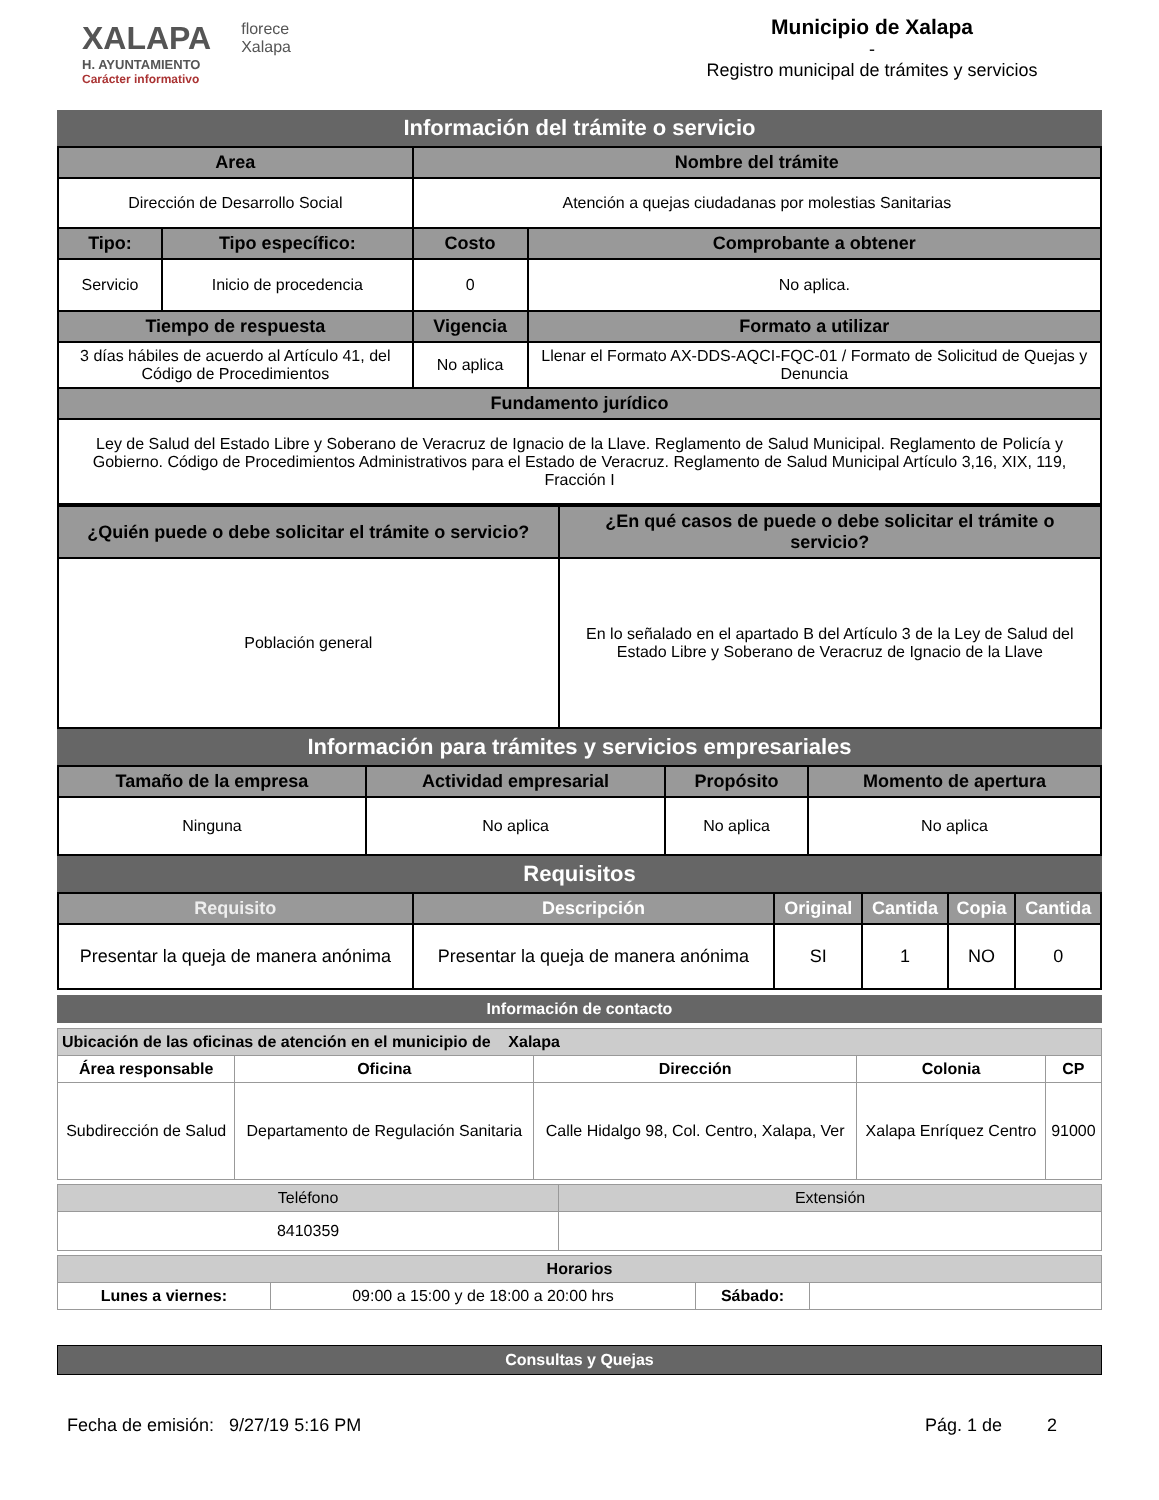XALAPA
H. AYUNTAMIENTO
Carácter informativo
florece
Xalapa
Municipio de Xalapa
-
Registro municipal de trámites y servicios
Información del trámite o servicio
| Area | | Nombre del trámite | |
| --- | --- | --- | --- |
| Dirección de Desarrollo Social | | Atención a quejas ciudadanas por molestias Sanitarias | |
| Tipo: | Tipo específico: | Costo | Comprobante a obtener |
| Servicio | Inicio de procedencia | 0 | No aplica. |
| Tiempo de respuesta | | Vigencia | Formato a utilizar |
| 3 días hábiles de acuerdo al Artículo 41, del Código de Procedimientos | | No aplica | Llenar el Formato AX-DDS-AQCI-FQC-01 / Formato de Solicitud de Quejas y Denuncia |
| Fundamento jurídico | | | |
| Ley de Salud del Estado Libre y Soberano de Veracruz de Ignacio de la Llave. Reglamento de Salud Municipal. Reglamento de Policía y Gobierno. Código de Procedimientos Administrativos para el Estado de Veracruz. Reglamento de Salud Municipal Artículo 3,16, XIX, 119, Fracción I | | | |
| ¿Quién puede o debe solicitar el trámite o servicio? | ¿En qué casos de puede o debe solicitar el trámite o servicio? |
| --- | --- |
| Población general | En lo señalado en el apartado B del Artículo 3 de la Ley de Salud del Estado Libre y Soberano de Veracruz de Ignacio de la Llave |
Información para trámites y servicios empresariales
| Tamaño de la empresa | Actividad empresarial | Propósito | Momento de apertura |
| --- | --- | --- | --- |
| Ninguna | No aplica | No aplica | No aplica |
Requisitos
| Requisito | Descripción | Original | Cantida | Copia | Cantida |
| --- | --- | --- | --- | --- | --- |
| Presentar la queja de manera anónima | Presentar la queja de manera anónima | SI | 1 | NO | 0 |
Información de contacto
| Ubicación de las oficinas de atención en el municipio de Xalapa | | | | |
| --- | --- | --- | --- | --- |
| Área responsable | Oficina | Dirección | Colonia | CP |
| Subdirección de Salud | Departamento de Regulación Sanitaria | Calle Hidalgo 98, Col. Centro, Xalapa, Ver | Xalapa Enríquez Centro | 91000 |
| Teléfono | Extensión |
| --- | --- |
| 8410359 | |
| Horarios | | | |
| --- | --- | --- | --- |
| Lunes a viernes: | 09:00 a 15:00 y de 18:00 a 20:00 hrs | Sábado: | |
Consultas y Quejas
Fecha de emisión: 9/27/19 5:16 PM Pág. 1 de 2